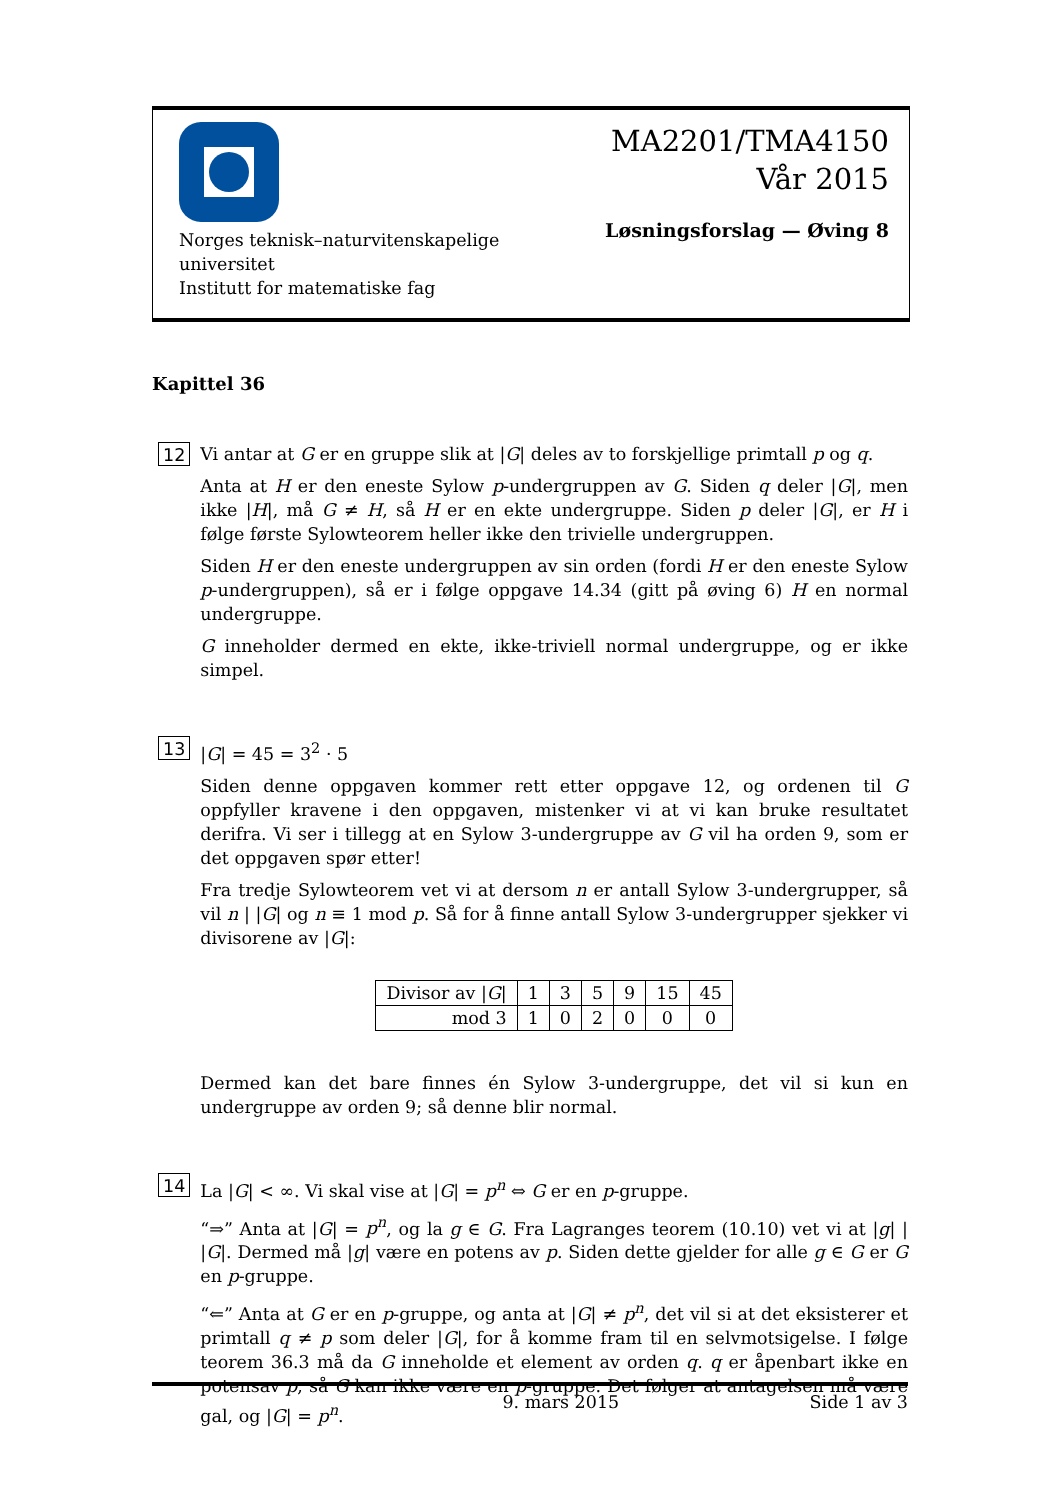Norges teknisk–naturvitenskapelige
universitet
Institutt for matematiske fag
MA2201/TMA4150
Vår 2015
Løsningsforslag — Øving 8
Kapittel 36
12
Vi antar at G er en gruppe slik at |G| deles av to forskjellige primtall p og q.
Anta at H er den eneste Sylow p-undergruppen av G. Siden q deler |G|, men ikke |H|, må G ≠ H, så H er en ekte undergruppe. Siden p deler |G|, er H i følge første Sylowteorem heller ikke den trivielle undergruppen.
Siden H er den eneste undergruppen av sin orden (fordi H er den eneste Sylow p-undergruppen), så er i følge oppgave 14.34 (gitt på øving 6) H en normal undergruppe.
G inneholder dermed en ekte, ikke-triviell normal undergruppe, og er ikke simpel.
13
|G| = 45 = 3<sup>2</sup> · 5
Siden denne oppgaven kommer rett etter oppgave 12, og ordenen til G oppfyller kravene i den oppgaven, mistenker vi at vi kan bruke resultatet derifra. Vi ser i tillegg at en Sylow 3-undergruppe av G vil ha orden 9, som er det oppgaven spør etter!
Fra tredje Sylowteorem vet vi at dersom n er antall Sylow 3-undergrupper, så vil n | |G| og n ≡ 1 mod p. Så for å finne antall Sylow 3-undergrupper sjekker vi divisorene av |G|:
| Divisor av / G / | 1 | 3 | 5 | 9 | 15 | 45 |
| mod 3 | 1 | 0 | 2 | 0 | 0 | 0 |
Dermed kan det bare finnes én Sylow 3-undergruppe, det vil si kun en undergruppe av orden 9; så denne blir normal.
14
La |G| < ∞. Vi skal vise at |G| = p<sup>n</sup> ⇔ G er en p-gruppe.
“⇒” Anta at |G| = p<sup>n</sup>, og la g ∈ G. Fra Lagranges teorem (10.10) vet vi at |g| | |G|. Dermed må |g| være en potens av p. Siden dette gjelder for alle g ∈ G er G en p-gruppe.
“⇐” Anta at G er en p-gruppe, og anta at |G| ≠ p<sup>n</sup>, det vil si at det eksisterer et primtall q ≠ p som deler |G|, for å komme fram til en selvmotsigelse. I følge teorem 36.3 må da G inneholde et element av orden q. q er åpenbart ikke en potensav p, så G kan ikke være en p-gruppe. Det følger at antagelsen må være gal, og |G| = p<sup>n</sup>.
9. mars 2015 Side 1 av 3